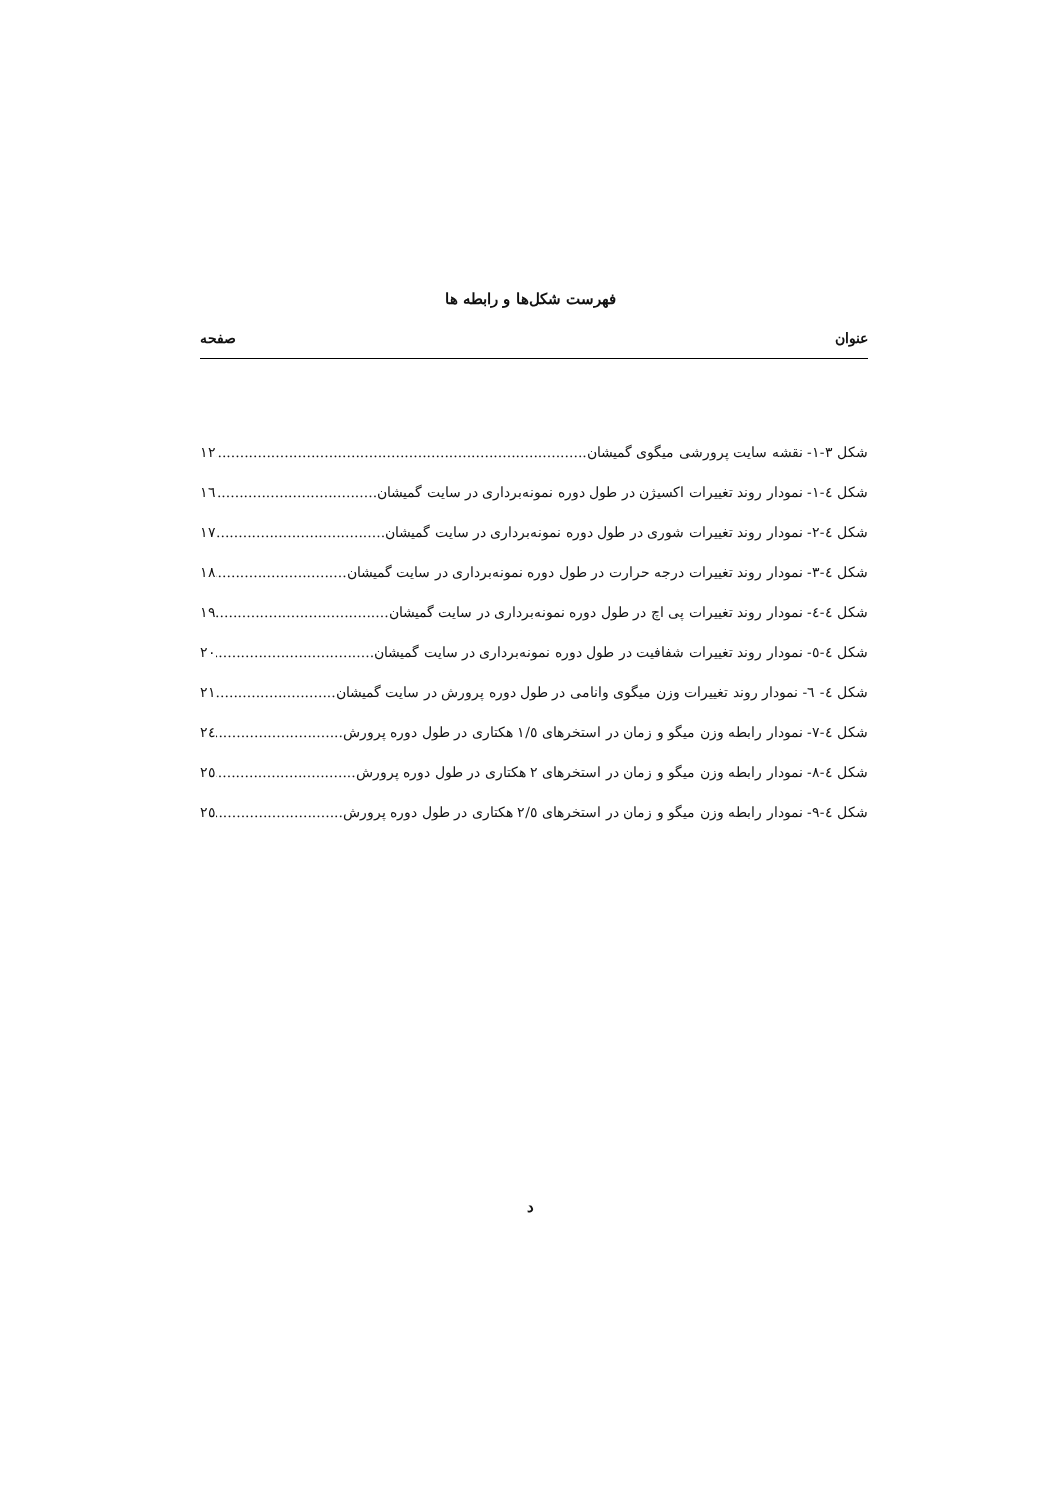فهرست شکل‌ها و رابطه ها
عنوان صفحه
شکل ۳-۱- نقشه سایت پرورشی میگوی گمیشان ۱۲
شکل ٤-۱- نمودار روند تغییرات اکسیژن در طول دوره نمونه‌برداری در سایت گمیشان ۱٦
شکل ٤-۲- نمودار روند تغییرات شوری در طول دوره نمونه‌برداری در سایت گمیشان ۱۷
شکل ٤-۳- نمودار روند تغییرات درجه حرارت در طول دوره نمونه‌برداری در سایت گمیشان ۱۸
شکل ٤-٤- نمودار روند تغییرات پی اچ در طول دوره نمونه‌برداری در سایت گمیشان ۱۹
شکل ٤-٥- نمودار روند تغییرات شفافیت در طول دوره نمونه‌برداری در سایت گمیشان ۲۰
شکل ٤- ٦- نمودار روند تغییرات وزن میگوی وانامی در طول دوره پرورش در سایت گمیشان ۲۱
شکل ٤-۷- نمودار رابطه وزن میگو و زمان در استخرهای ۱/٥ هکتاری در طول دوره پرورش ۲٤
شکل ٤-۸- نمودار رابطه وزن میگو و زمان در استخرهای ۲ هکتاری در طول دوره پرورش ۲٥
شکل ٤-۹- نمودار رابطه وزن میگو و زمان در استخرهای ۲/٥ هکتاری در طول دوره پرورش ۲٥
د